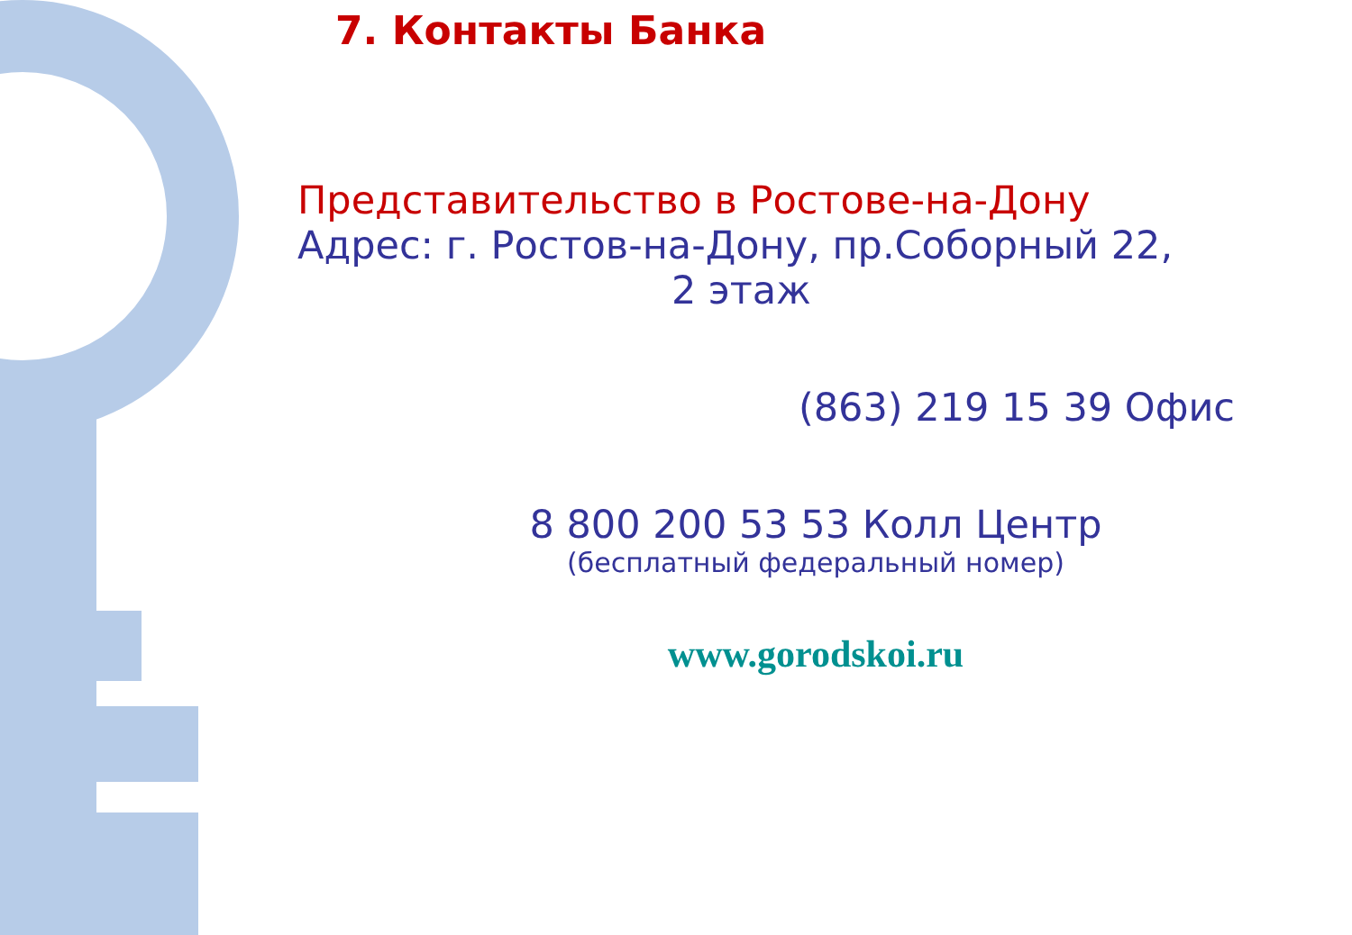7. Контакты Банка
Представительство в Ростове-на-Дону
Адрес: г. Ростов-на-Дону, пр.Соборный 22,
2 этаж
(863) 219 15 39 Офис
8 800 200 53 53 Колл Центр
(бесплатный федеральный номер)
www.gorodskoi.ru